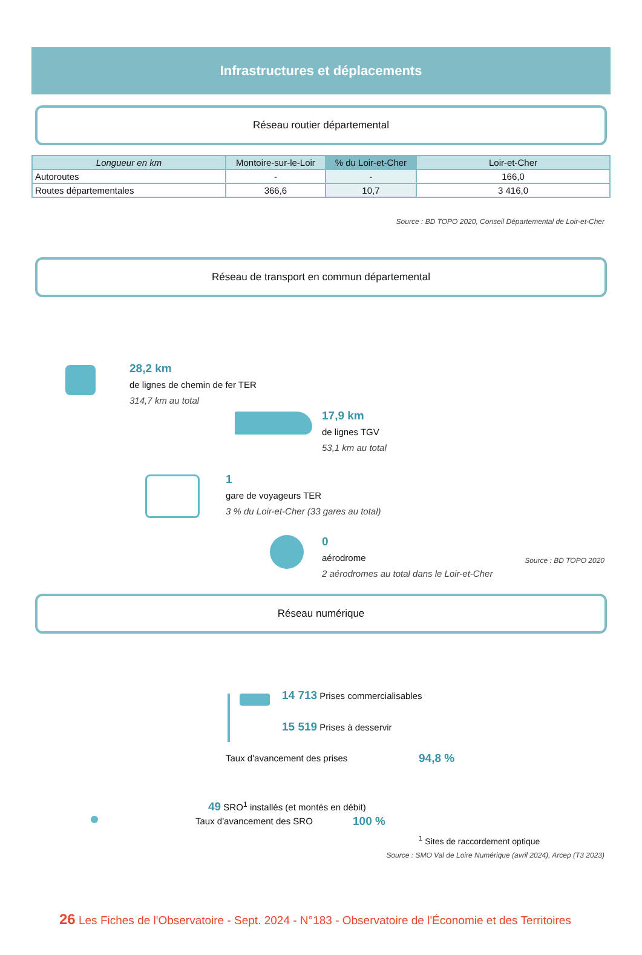Infrastructures et déplacements
Réseau routier départemental
| Longueur en km | Montoire-sur-le-Loir | % du Loir-et-Cher | Loir-et-Cher |
| --- | --- | --- | --- |
| Autoroutes | - | - | 166,0 |
| Routes départementales | 366,6 | 10,7 | 3 416,0 |
Source : BD TOPO 2020, Conseil Départemental de Loir-et-Cher
Réseau de transport en commun départemental
28,2 km
de lignes de chemin de fer TER
314,7 km au total
17,9 km
de lignes TGV
53,1 km au total
1
gare de voyageurs TER
3 % du Loir-et-Cher (33 gares au total)
0
aérodrome
2 aérodromes au total dans le Loir-et-Cher
Source : BD TOPO 2020
Réseau numérique
14 713 Prises commercialisables
15 519 Prises à desservir
Taux d'avancement des prises 94,8 %
49 SRO<sup>1</sup> installés (et montés en débit)
Taux d'avancement des SRO 100 %
<sup>1</sup> Sites de raccordement optique
Source : SMO Val de Loire Numérique (avril 2024), Arcep (T3 2023)
26 Les Fiches de l'Observatoire - Sept. 2024 - N°183 - Observatoire de l'Économie et des Territoires